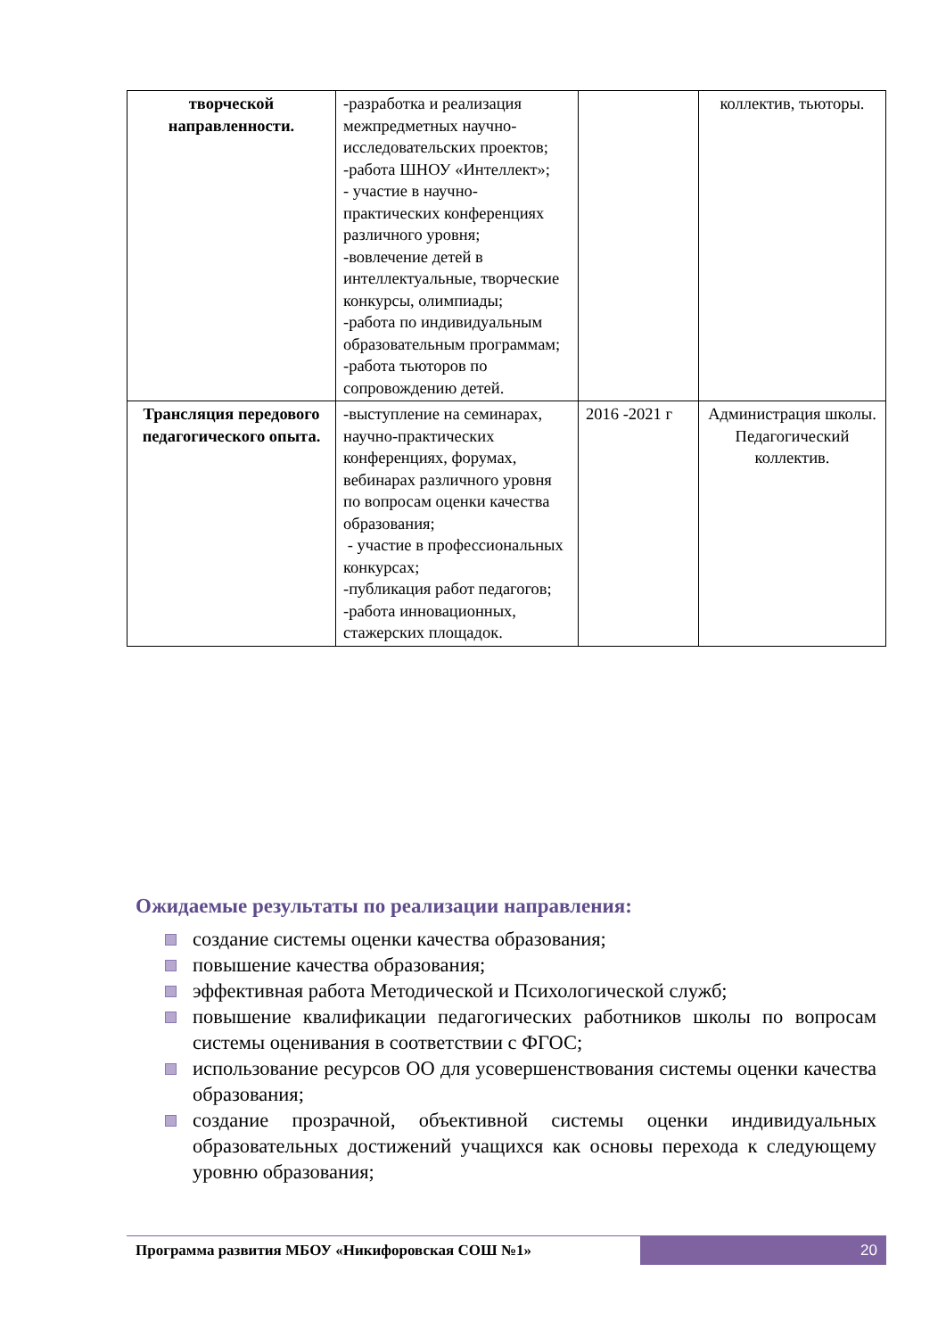| творческой направленности. | -разработка и реализация межпредметных научно-исследовательских проектов; -работа ШНОУ «Интеллект»; - участие в научно-практических конференциях различного уровня; -вовлечение детей в интеллектуальные, творческие конкурсы, олимпиады; -работа по индивидуальным образовательным программам; -работа тьюторов по сопровождению детей. | | коллектив, тьюторы. |
| Трансляция передового педагогического опыта. | -выступление на семинарах, научно-практических конференциях, форумах, вебинарах различного уровня по вопросам оценки качества образования; - участие в профессиональных конкурсах; -публикация работ педагогов; -работа инновационных, стажерских площадок. | 2016 -2021 г | Администрация школы. Педагогический коллектив. |
Ожидаемые результаты по реализации направления:
создание системы оценки качества образования;
повышение качества образования;
эффективная работа Методической и Психологической служб;
повышение квалификации педагогических работников школы по вопросам системы оценивания в соответствии с ФГОС;
использование ресурсов ОО для усовершенствования системы оценки качества образования;
создание прозрачной, объективной системы оценки индивидуальных образовательных достижений учащихся как основы перехода к следующему уровню образования;
Программа развития МБОУ «Никифоровская СОШ №1»
20